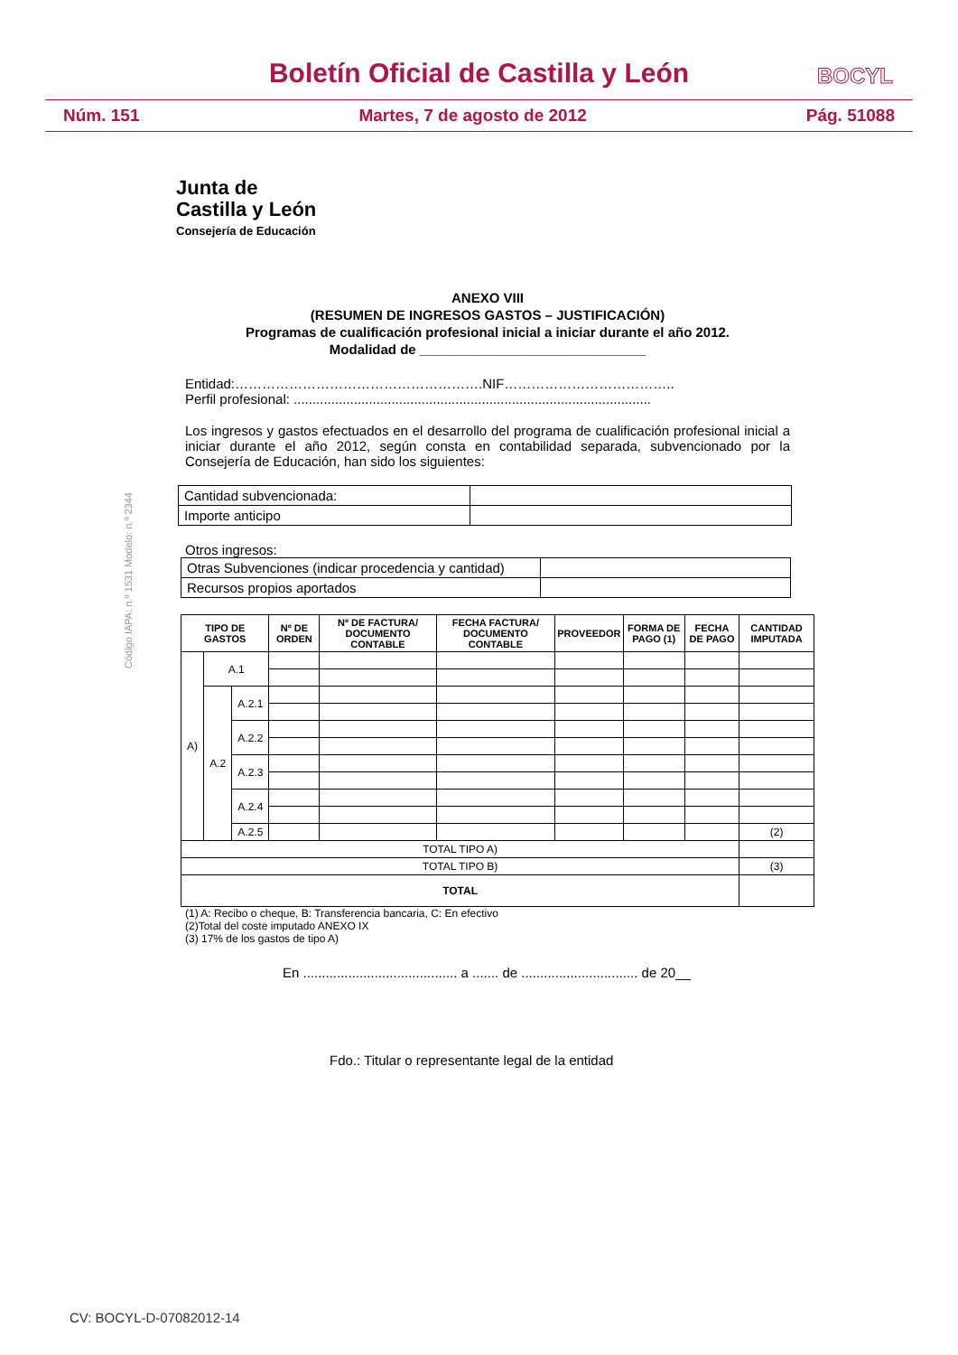Boletín Oficial de Castilla y León
BOCYL
Núm. 151 Martes, 7 de agosto de 2012 Pág. 51088
Junta de
Castilla y León
Consejería de Educación
Código IAPA: n.º 1531 Modelo: n.º 2344
ANEXO VIII
(RESUMEN DE INGRESOS GASTOS – JUSTIFICACIÓN)
Programas de cualificación profesional inicial a iniciar durante el año 2012.
Modalidad de ______________________________
Entidad:……………………………………………….NIF………………………………..
Perfil profesional: ...............................................................................................
Los ingresos y gastos efectuados en el desarrollo del programa de cualificación profesional inicial a iniciar durante el año 2012, según consta en contabilidad separada, subvencionado por la Consejería de Educación, han sido los siguientes:
| Cantidad subvencionada: | |
| Importe anticipo | |
Otros ingresos:
| Otras Subvenciones (indicar procedencia y cantidad) | |
| Recursos propios aportados | |
| TIPO DE GASTOS | | | Nº DE ORDEN | Nº DE FACTURA/ DOCUMENTO CONTABLE | FECHA FACTURA/ DOCUMENTO CONTABLE | PROVEEDOR | FORMA DE PAGO (1) | FECHA DE PAGO | CANTIDAD IMPUTADA |
| --- | --- | --- | --- | --- | --- | --- | --- | --- | --- |
| A) | A.1 | | | | | | | | |
| | A.2 | A.2.1 | | | | | | | |
| | | A.2.2 | | | | | | | |
| | | A.2.3 | | | | | | | |
| | | A.2.4 | | | | | | | |
| | | A.2.5 | | | | | | | (2) |
| TOTAL TIPO A) | | | | | | | | | |
| TOTAL TIPO B) | | | | | | | | | (3) |
| TOTAL | | | | | | | | | |
(1) A: Recibo o cheque, B: Transferencia bancaria, C: En efectivo
(2)Total del coste imputado ANEXO IX
(3) 17% de los gastos de tipo A)
En ......................................... a ....... de ............................... de 20__
Fdo.: Titular o representante legal de la entidad
CV: BOCYL-D-07082012-14